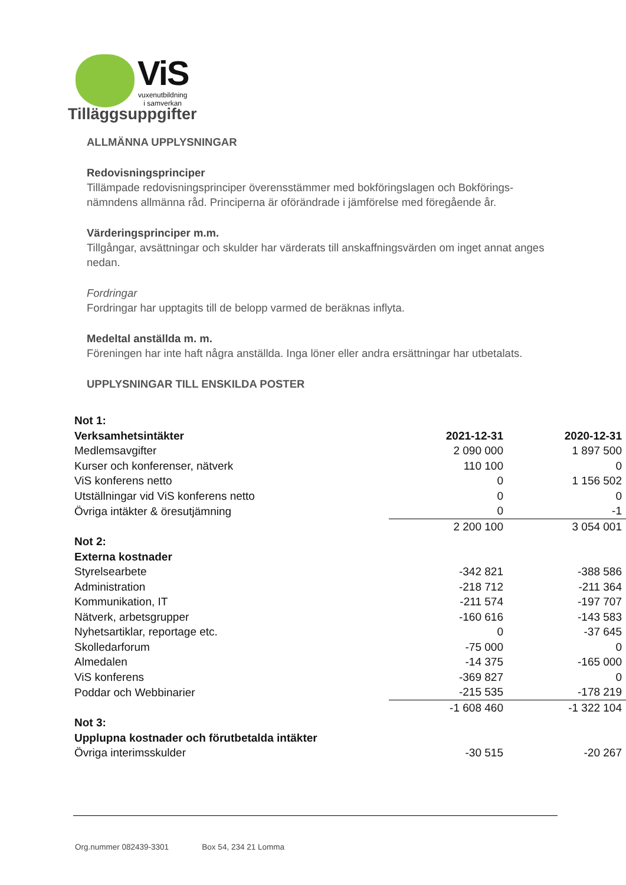ViS
vuxenutbildning
i samverkan
Tilläggsuppgifter
ALLMÄNNA UPPLYSNINGAR
Redovisningsprinciper
Tillämpade redovisningsprinciper överensstämmer med bokföringslagen och Bokförings-nämndens allmänna råd. Principerna är oförändrade i jämförelse med föregående år.
Värderingsprinciper m.m.
Tillgångar, avsättningar och skulder har värderats till anskaffningsvärden om inget annat anges nedan.
Fordringar
Fordringar har upptagits till de belopp varmed de beräknas inflyta.
Medeltal anställda m. m.
Föreningen har inte haft några anställda. Inga löner eller andra ersättningar har utbetalats.
UPPLYSNINGAR TILL ENSKILDA POSTER
| Not 1: | | |
| Verksamhetsintäkter | 2021-12-31 | 2020-12-31 |
| Medlemsavgifter | 2 090 000 | 1 897 500 |
| Kurser och konferenser, nätverk | 110 100 | 0 |
| ViS konferens netto | 0 | 1 156 502 |
| Utställningar vid ViS konferens netto | 0 | 0 |
| Övriga intäkter & öresutjämning | 0 | -1 |
| | 2 200 100 | 3 054 001 |
| Not 2: | | |
| Externa kostnader | | |
| Styrelsearbete | -342 821 | -388 586 |
| Administration | -218 712 | -211 364 |
| Kommunikation, IT | -211 574 | -197 707 |
| Nätverk, arbetsgrupper | -160 616 | -143 583 |
| Nyhetsartiklar, reportage etc. | 0 | -37 645 |
| Skolledarforum | -75 000 | 0 |
| Almedalen | -14 375 | -165 000 |
| ViS konferens | -369 827 | 0 |
| Poddar och Webbinarier | -215 535 | -178 219 |
| | -1 608 460 | -1 322 104 |
| Not 3: | | |
| Upplupna kostnader och förutbetalda intäkter | | |
| Övriga interimsskulder | -30 515 | -20 267 |
Org.nummer 082439-3301 Box 54, 234 21 Lomma